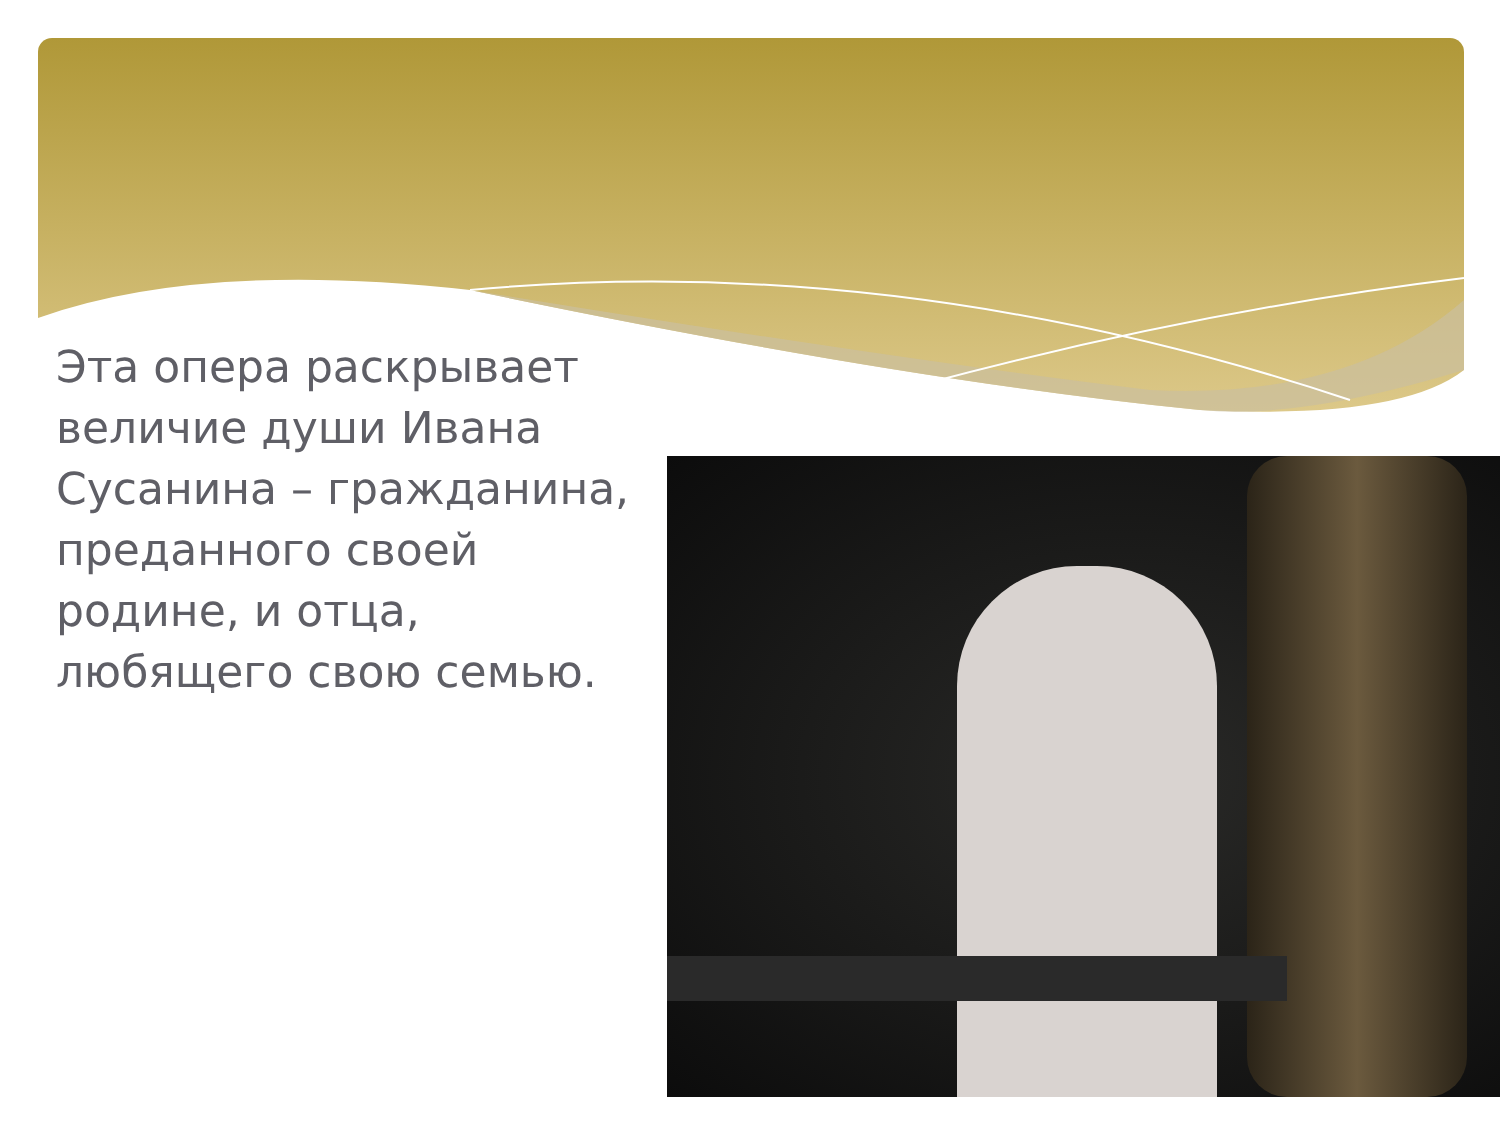Эта опера раскрывает величие души Ивана Сусанина – гражданина, преданного своей родине, и отца, любящего свою семью.